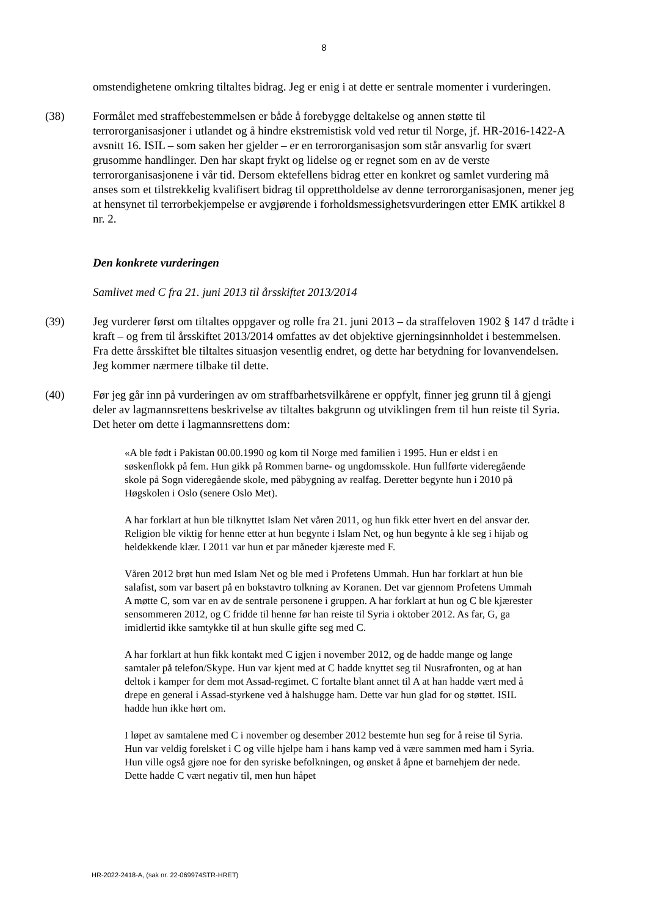8
omstendighetene omkring tiltaltes bidrag. Jeg er enig i at dette er sentrale momenter i vurderingen.
(38) Formålet med straffebestemmelsen er både å forebygge deltakelse og annen støtte til terrororganisasjoner i utlandet og å hindre ekstremistisk vold ved retur til Norge, jf. HR-2016-1422-A avsnitt 16. ISIL – som saken her gjelder – er en terrororganisasjon som står ansvarlig for svært grusomme handlinger. Den har skapt frykt og lidelse og er regnet som en av de verste terrororganisasjonene i vår tid. Dersom ektefellens bidrag etter en konkret og samlet vurdering må anses som et tilstrekkelig kvalifisert bidrag til opprettholdelse av denne terrororganisasjonen, mener jeg at hensynet til terrorbekjempelse er avgjørende i forholdsmessighetsvurderingen etter EMK artikkel 8 nr. 2.
Den konkrete vurderingen
Samlivet med C fra 21. juni 2013 til årsskiftet 2013/2014
(39) Jeg vurderer først om tiltaltes oppgaver og rolle fra 21. juni 2013 – da straffeloven 1902 § 147 d trådte i kraft – og frem til årsskiftet 2013/2014 omfattes av det objektive gjerningsinnholdet i bestemmelsen. Fra dette årsskiftet ble tiltaltes situasjon vesentlig endret, og dette har betydning for lovanvendelsen. Jeg kommer nærmere tilbake til dette.
(40) Før jeg går inn på vurderingen av om straffbarhetsvilkårene er oppfylt, finner jeg grunn til å gjengi deler av lagmannsrettens beskrivelse av tiltaltes bakgrunn og utviklingen frem til hun reiste til Syria. Det heter om dette i lagmannsrettens dom:
«A ble født i Pakistan 00.00.1990 og kom til Norge med familien i 1995. Hun er eldst i en søskenflokk på fem. Hun gikk på Rommen barne- og ungdomsskole. Hun fullførte videregående skole på Sogn videregående skole, med påbygning av realfag. Deretter begynte hun i 2010 på Høgskolen i Oslo (senere Oslo Met).
A har forklart at hun ble tilknyttet Islam Net våren 2011, og hun fikk etter hvert en del ansvar der. Religion ble viktig for henne etter at hun begynte i Islam Net, og hun begynte å kle seg i hijab og heldekkende klær. I 2011 var hun et par måneder kjæreste med F.
Våren 2012 brøt hun med Islam Net og ble med i Profetens Ummah. Hun har forklart at hun ble salafist, som var basert på en bokstavtro tolkning av Koranen. Det var gjennom Profetens Ummah A møtte C, som var en av de sentrale personene i gruppen. A har forklart at hun og C ble kjærester sensommeren 2012, og C fridde til henne før han reiste til Syria i oktober 2012. As far, G, ga imidlertid ikke samtykke til at hun skulle gifte seg med C.
A har forklart at hun fikk kontakt med C igjen i november 2012, og de hadde mange og lange samtaler på telefon/Skype. Hun var kjent med at C hadde knyttet seg til Nusrafronten, og at han deltok i kamper for dem mot Assad-regimet. C fortalte blant annet til A at han hadde vært med å drepe en general i Assad-styrkene ved å halshugge ham. Dette var hun glad for og støttet. ISIL hadde hun ikke hørt om.
I løpet av samtalene med C i november og desember 2012 bestemte hun seg for å reise til Syria. Hun var veldig forelsket i C og ville hjelpe ham i hans kamp ved å være sammen med ham i Syria. Hun ville også gjøre noe for den syriske befolkningen, og ønsket å åpne et barnehjem der nede. Dette hadde C vært negativ til, men hun håpet
HR-2022-2418-A, (sak nr. 22-069974STR-HRET)